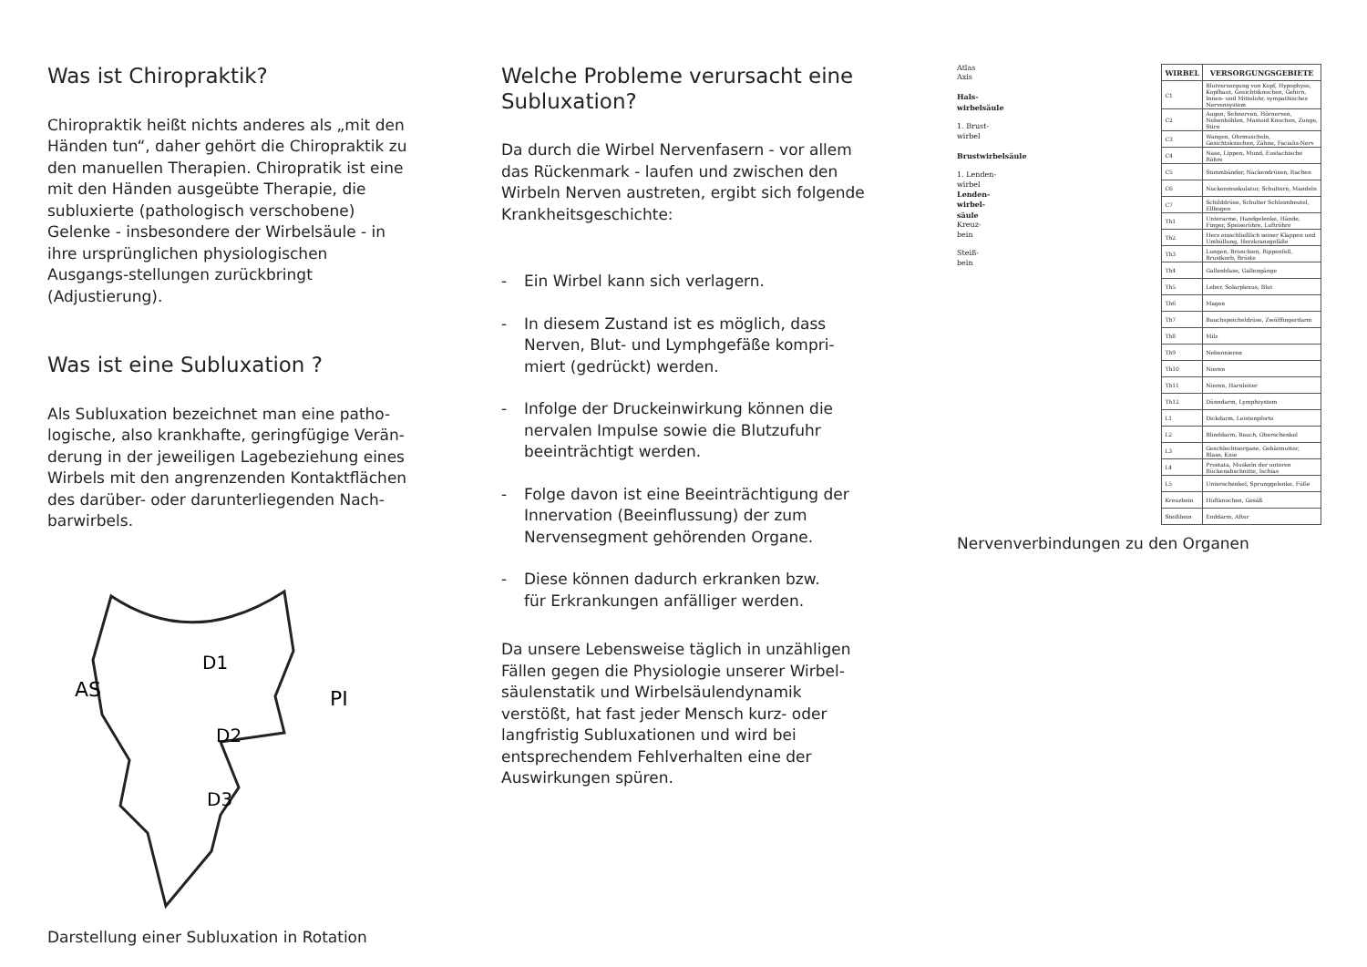Was ist Chiropraktik?
Chiropraktik heißt nichts anderes als „mit den Händen tun“, daher gehört die Chiropraktik zu den manuellen Therapien. Chiropratik ist eine mit den Händen ausgeübte Therapie, die subluxierte (pathologisch verschobene) Gelenke - insbesondere der Wirbelsäule - in ihre ursprünglichen physiologischen Ausgangs-stellungen zurückbringt (Adjustierung).
Was ist eine Subluxation ?
Als Subluxation bezeichnet man eine patho-logische, also krankhafte, geringfügige Verän-derung in der jeweiligen Lagebeziehung eines Wirbels mit den angrenzenden Kontaktflächen des darüber- oder darunterliegenden Nach-barwirbels.
D1
D2
D3
AS
PI
Darstellung einer Subluxation in Rotation
Welche Probleme verursacht eine Subluxation?
Da durch die Wirbel Nervenfasern - vor allem das Rückenmark - laufen und zwischen den Wirbeln Nerven austreten, ergibt sich folgende Krankheitsgeschichte:
- Ein Wirbel kann sich verlagern.
- In diesem Zustand ist es möglich, dass Nerven, Blut- und Lymphgefäße kompri-miert (gedrückt) werden.
- Infolge der Druckeinwirkung können die nervalen Impulse sowie die Blutzufuhr beeinträchtigt werden.
- Folge davon ist eine Beeinträchtigung der Innervation (Beeinflussung) der zum Nervensegment gehörenden Organe.
- Diese können dadurch erkranken bzw.
für Erkrankungen anfälliger werden.
Da unsere Lebensweise täglich in unzähligen Fällen gegen die Physiologie unserer Wirbel-säulenstatik und Wirbelsäulendynamik verstößt, hat fast jeder Mensch kurz- oder langfristig Subluxationen und wird bei entsprechendem Fehlverhalten eine der Auswirkungen spüren.
Atlas
Axis
Hals-
wirbelsäule
1. Brust-
wirbel
Brustwirbelsäule
1. Lenden-
wirbel
Lenden-
wirbel-
säule
Kreuz-
bein
Steiß-
bein
| WIRBEL | VERSORGUNGSGEBIETE |
| --- | --- |
| C1 | Blutversorgung von Kopf, Hypophyse, Kopfhaut, Gesichtsknochen, Gehirn, Innen- und Mittelohr, sympathisches Nervensystem |
| C2 | Augen, Sehnerven, Hörnerven, Nebenhöhlen, Mastoid Knochen, Zunge, Stirn |
| C3 | Wangen, Ohrmuscheln, Gesichtsknochen, Zähne, Facialis-Nerv |
| C4 | Nase, Lippen, Mund, Eustachische Röhre |
| C5 | Stimmbänder, Nackendrüsen, Rachen |
| C6 | Nackenmuskulatur, Schultern, Mandeln |
| C7 | Schilddrüse, Schulter Schleimbeutel, Ellbogen |
| Th1 | Unterarme, Handgelenke, Hände, Finger, Speiseröhre, Luftröhre |
| Th2 | Herz einschließlich seiner Klappen und Umhüllung, Herzkranzgefäße |
| Th3 | Lungen, Bronchien, Rippenfell, Brustkorb, Brüste |
| Th4 | Gallenblase, Gallengänge |
| Th5 | Leber, Solarplexus, Blut |
| Th6 | Magen |
| Th7 | Bauchspeicheldrüse, Zwölffingerdarm |
| Th8 | Milz |
| Th9 | Nebennieren |
| Th10 | Nieren |
| Th11 | Nieren, Harnleiter |
| Th12 | Dünndarm, Lymphsystem |
| L1 | Dickdarm, Leistenpforte |
| L2 | Blinddarm, Bauch, Oberschenkel |
| L3 | Geschlechtsorgane, Gebärmutter, Blase, Knie |
| L4 | Prostata, Muskeln der unteren Rückenabschnitte, Ischias |
| L5 | Unterschenkel, Sprunggelenke, Füße |
| Kreuzbein | Hüftknochen, Gesäß |
| Steißbein | Enddarm, After |
Nervenverbindungen zu den Organen